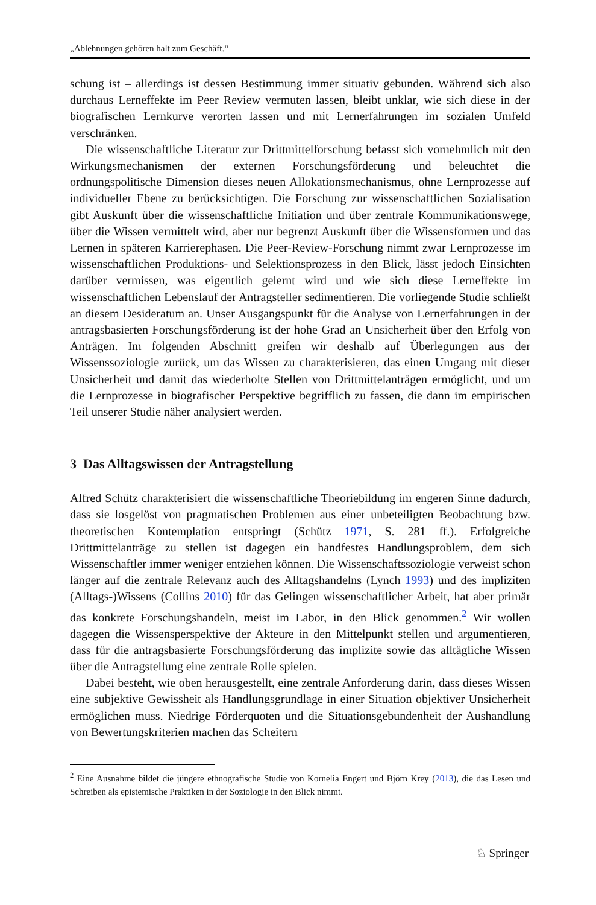„Ablehnungen gehören halt zum Geschäft.“
schung ist – allerdings ist dessen Bestimmung immer situativ gebunden. Während sich also durchaus Lerneffekte im Peer Review vermuten lassen, bleibt unklar, wie sich diese in der biografischen Lernkurve verorten lassen und mit Lernerfahrungen im sozialen Umfeld verschränken.
Die wissenschaftliche Literatur zur Drittmittelforschung befasst sich vornehmlich mit den Wirkungsmechanismen der externen Forschungsförderung und beleuchtet die ordnungspolitische Dimension dieses neuen Allokationsmechanismus, ohne Lernprozesse auf individueller Ebene zu berücksichtigen. Die Forschung zur wissenschaftlichen Sozialisation gibt Auskunft über die wissenschaftliche Initiation und über zentrale Kommunikationswege, über die Wissen vermittelt wird, aber nur begrenzt Auskunft über die Wissensformen und das Lernen in späteren Karrierephasen. Die Peer-Review-Forschung nimmt zwar Lernprozesse im wissenschaftlichen Produktions- und Selektionsprozess in den Blick, lässt jedoch Einsichten darüber vermissen, was eigentlich gelernt wird und wie sich diese Lerneffekte im wissenschaftlichen Lebenslauf der Antragsteller sedimentieren. Die vorliegende Studie schließt an diesem Desideratum an. Unser Ausgangspunkt für die Analyse von Lernerfahrungen in der antragsbasierten Forschungsförderung ist der hohe Grad an Unsicherheit über den Erfolg von Anträgen. Im folgenden Abschnitt greifen wir deshalb auf Überlegungen aus der Wissenssoziologie zurück, um das Wissen zu charakterisieren, das einen Umgang mit dieser Unsicherheit und damit das wiederholte Stellen von Drittmittelanträgen ermöglicht, und um die Lernprozesse in biografischer Perspektive begrifflich zu fassen, die dann im empirischen Teil unserer Studie näher analysiert werden.
3 Das Alltagswissen der Antragstellung
Alfred Schütz charakterisiert die wissenschaftliche Theoriebildung im engeren Sinne dadurch, dass sie losgelöst von pragmatischen Problemen aus einer unbeteiligten Beobachtung bzw. theoretischen Kontemplation entspringt (Schütz 1971, S. 281 ff.). Erfolgreiche Drittmittelanträge zu stellen ist dagegen ein handfestes Handlungsproblem, dem sich Wissenschaftler immer weniger entziehen können. Die Wissenschaftssoziologie verweist schon länger auf die zentrale Relevanz auch des Alltagshandelns (Lynch 1993) und des impliziten (Alltags-)Wissens (Collins 2010) für das Gelingen wissenschaftlicher Arbeit, hat aber primär das konkrete Forschungshandeln, meist im Labor, in den Blick genommen.<sup>2</sup> Wir wollen dagegen die Wissensperspektive der Akteure in den Mittelpunkt stellen und argumentieren, dass für die antragsbasierte Forschungsförderung das implizite sowie das alltägliche Wissen über die Antragstellung eine zentrale Rolle spielen.
Dabei besteht, wie oben herausgestellt, eine zentrale Anforderung darin, dass dieses Wissen eine subjektive Gewissheit als Handlungsgrundlage in einer Situation objektiver Unsicherheit ermöglichen muss. Niedrige Förderquoten und die Situationsgebundenheit der Aushandlung von Bewertungskriterien machen das Scheitern
<sup>2</sup> Eine Ausnahme bildet die jüngere ethnografische Studie von Kornelia Engert und Björn Krey (2013), die das Lesen und Schreiben als epistemische Praktiken in der Soziologie in den Blick nimmt.
♘ Springer